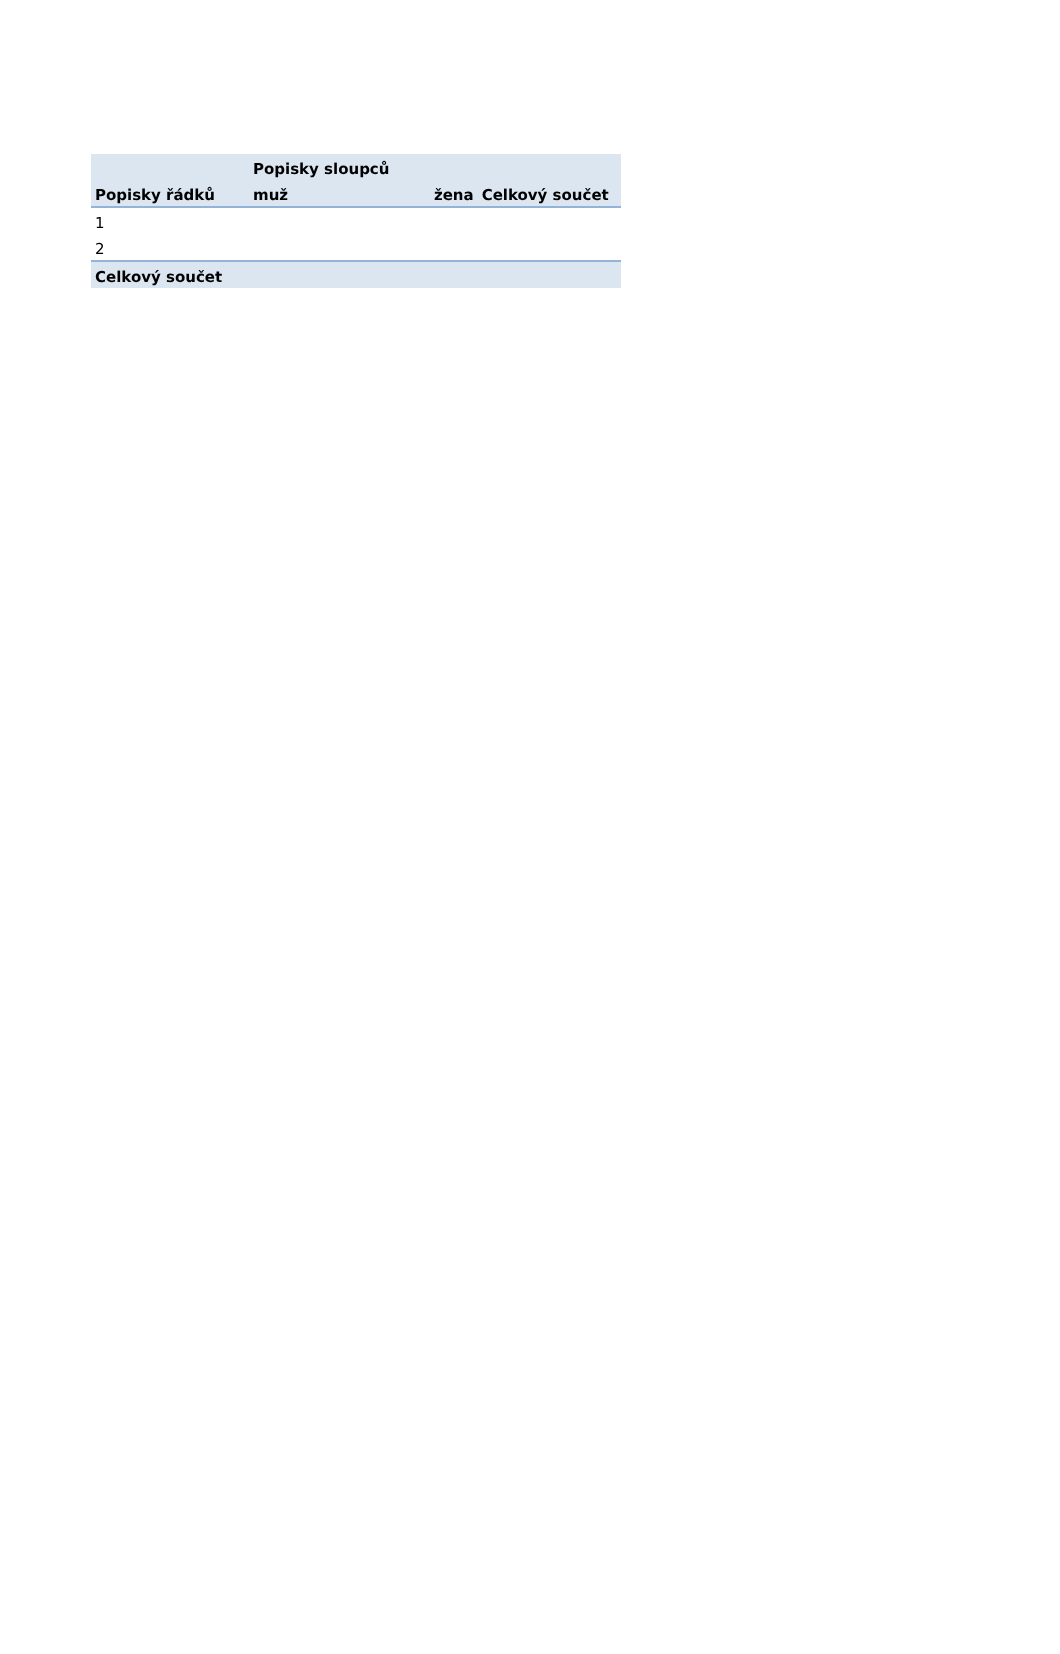| | Popisky sloupců | | |
| --- | --- | --- | --- |
| Popisky řádků | muž | žena | Celkový součet |
| 1 | | | |
| 2 | | | |
| Celkový součet | | | |